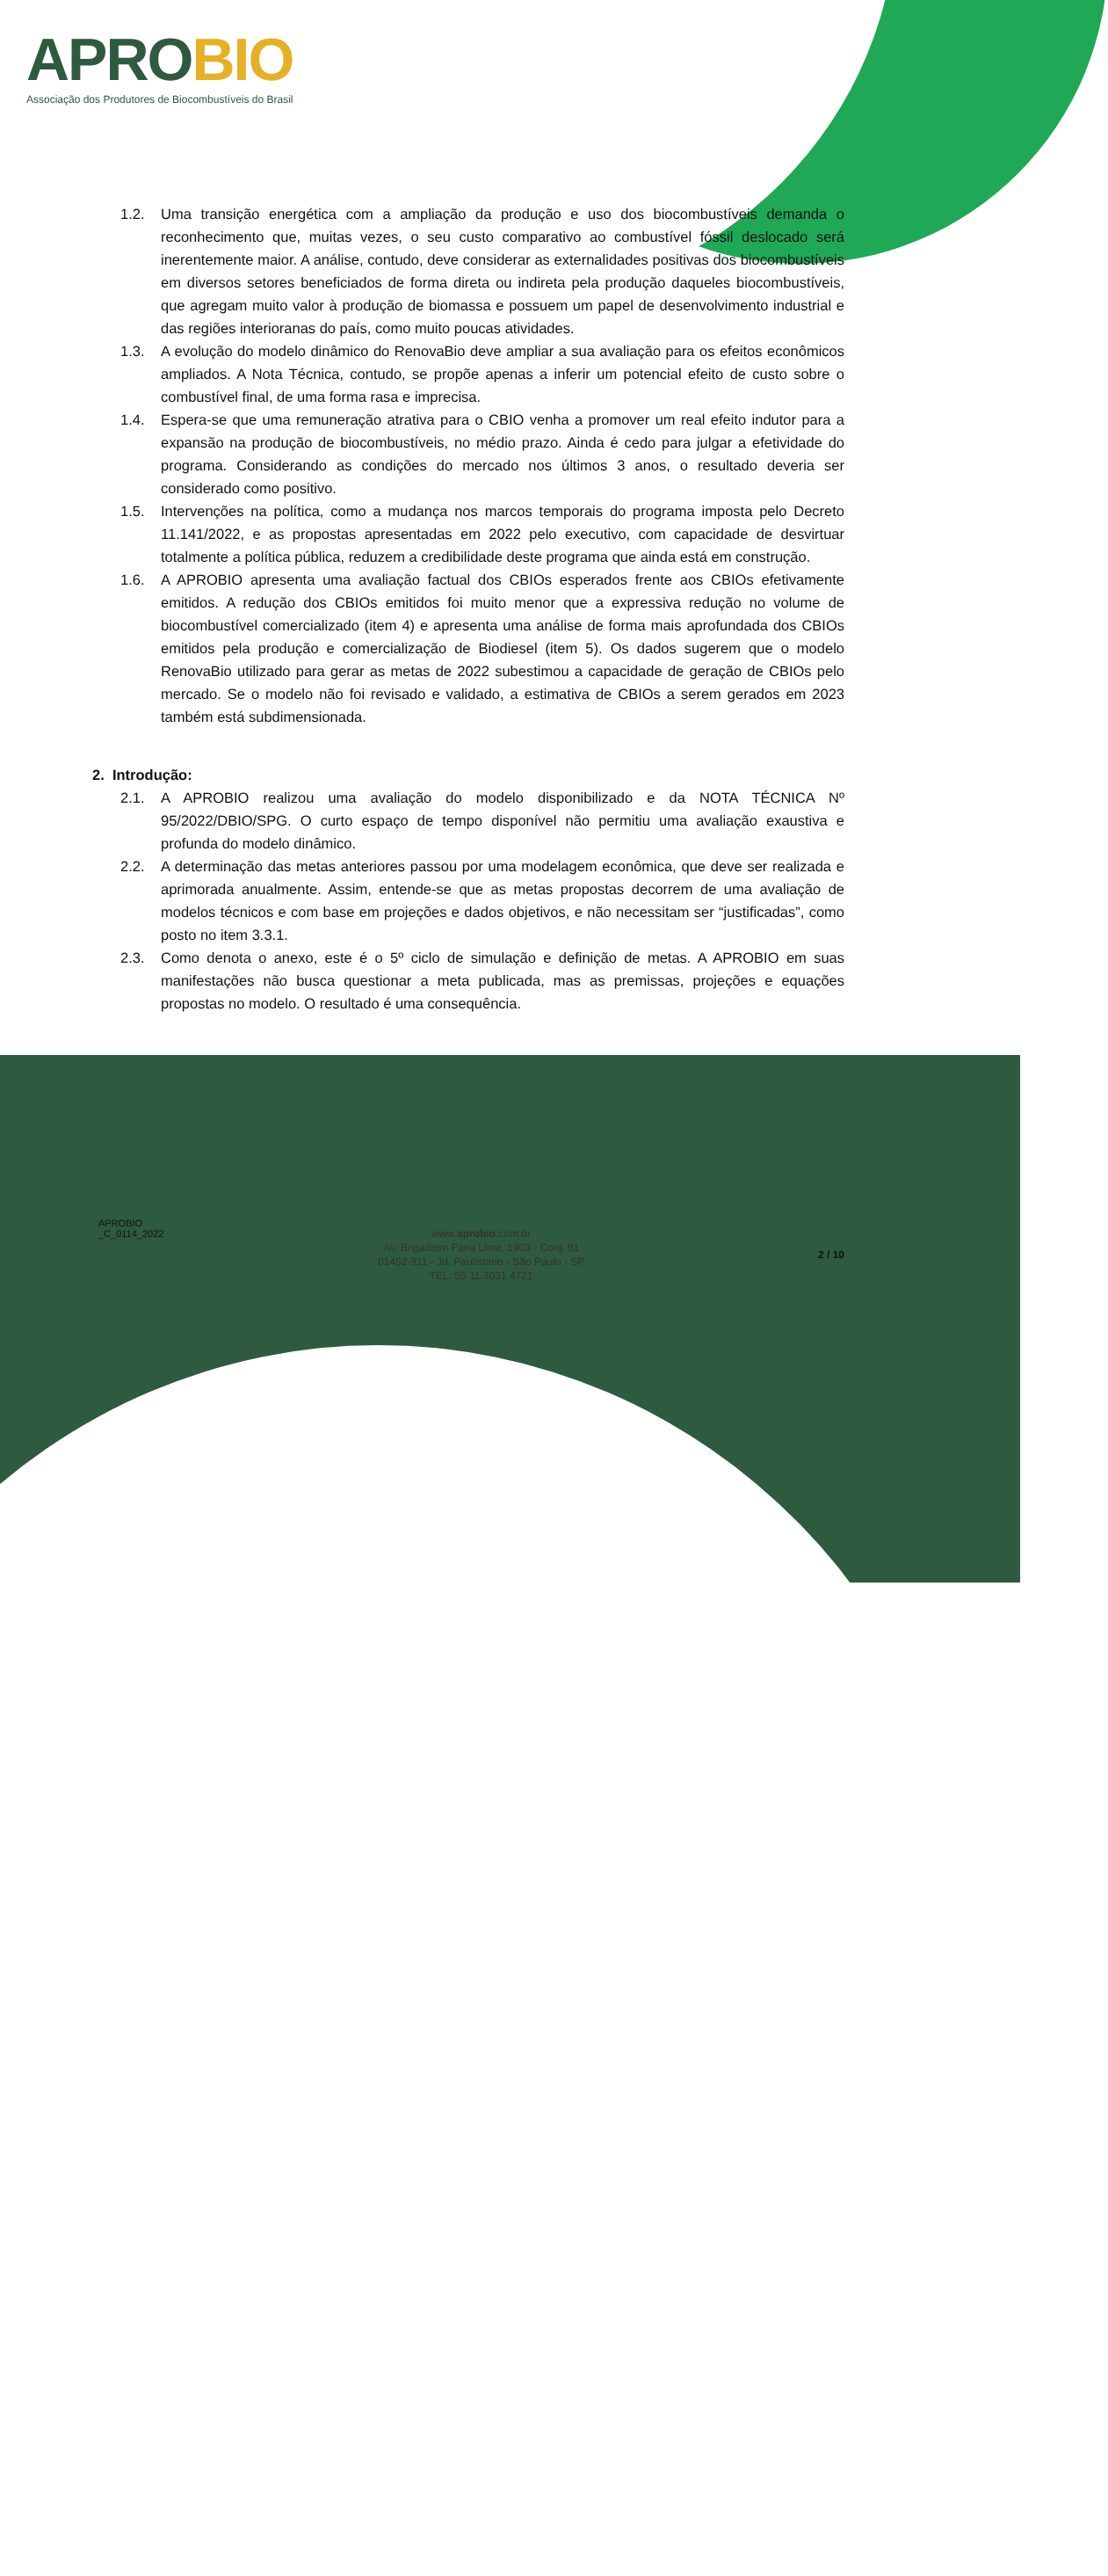APROBIO
Associação dos Produtores de Biocombustíveis do Brasil
1.2. Uma transição energética com a ampliação da produção e uso dos biocombustíveis demanda o reconhecimento que, muitas vezes, o seu custo comparativo ao combustível fóssil deslocado será inerentemente maior. A análise, contudo, deve considerar as externalidades positivas dos biocombustíveis em diversos setores beneficiados de forma direta ou indireta pela produção daqueles biocombustíveis, que agregam muito valor à produção de biomassa e possuem um papel de desenvolvimento industrial e das regiões interioranas do país, como muito poucas atividades.
1.3. A evolução do modelo dinâmico do RenovaBio deve ampliar a sua avaliação para os efeitos econômicos ampliados. A Nota Técnica, contudo, se propõe apenas a inferir um potencial efeito de custo sobre o combustível final, de uma forma rasa e imprecisa.
1.4. Espera-se que uma remuneração atrativa para o CBIO venha a promover um real efeito indutor para a expansão na produção de biocombustíveis, no médio prazo. Ainda é cedo para julgar a efetividade do programa. Considerando as condições do mercado nos últimos 3 anos, o resultado deveria ser considerado como positivo.
1.5. Intervenções na política, como a mudança nos marcos temporais do programa imposta pelo Decreto 11.141/2022, e as propostas apresentadas em 2022 pelo executivo, com capacidade de desvirtuar totalmente a política pública, reduzem a credibilidade deste programa que ainda está em construção.
1.6. A APROBIO apresenta uma avaliação factual dos CBIOs esperados frente aos CBIOs efetivamente emitidos. A redução dos CBIOs emitidos foi muito menor que a expressiva redução no volume de biocombustível comercializado (item 4) e apresenta uma análise de forma mais aprofundada dos CBIOs emitidos pela produção e comercialização de Biodiesel (item 5). Os dados sugerem que o modelo RenovaBio utilizado para gerar as metas de 2022 subestimou a capacidade de geração de CBIOs pelo mercado. Se o modelo não foi revisado e validado, a estimativa de CBIOs a serem gerados em 2023 também está subdimensionada.
2. Introdução:
2.1. A APROBIO realizou uma avaliação do modelo disponibilizado e da NOTA TÉCNICA Nº 95/2022/DBIO/SPG. O curto espaço de tempo disponível não permitiu uma avaliação exaustiva e profunda do modelo dinâmico.
2.2. A determinação das metas anteriores passou por uma modelagem econômica, que deve ser realizada e aprimorada anualmente. Assim, entende-se que as metas propostas decorrem de uma avaliação de modelos técnicos e com base em projeções e dados objetivos, e não necessitam ser “justificadas”, como posto no item 3.3.1.
2.3. Como denota o anexo, este é o 5º ciclo de simulação e definição de metas. A APROBIO em suas manifestações não busca questionar a meta publicada, mas as premissas, projeções e equações propostas no modelo. O resultado é uma consequência.
APROBIO
_C_0114_2022
www.aprobio.com.br
Av. Brigadeiro Faria Lima, 1903 - Conj. 91
01452-911 - Jd. Paulistano - São Paulo - SP
TEL: 55 11.3031.4721
2 / 10